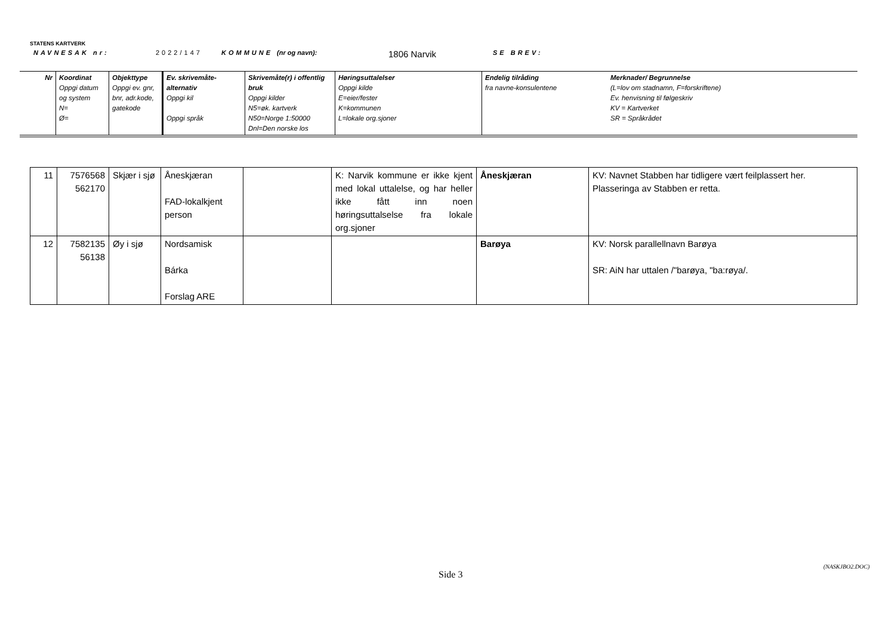STATENS KARTVERK
NAVNESAK nr: 2022/147 KOMMUNE (nr og navn): 1806 Narvik SE BREV:
| Nr | Koordinat Oppgi datum og system N= Ø= | Objekttype Oppgi ev. gnr, bnr, adr.kode, gatekode | Ev. skrivemåte-alternativ Oppgi kil Oppgi språk | Skrivemåte(r) i offentlig bruk Oppgi kilder N5=øk. kartverk N50=Norge 1:50000 Dnl=Den norske los | Høringsuttalelser Oppgi kilde E=eier/fester K=kommunen L=lokale org.sjoner | Endelig tilråding fra navne-konsulentene | Merknader/ Begrunnelse (L=lov om stadnamn, F=forskriftene) Ev. henvisning til følgeskriv KV = Kartverket SR = Språkrådet |
| 11 | 7576568 562170 | Skjær i sjø | Åneskjæran FAD-lokalkjent person | | K: Narvik kommune er ikke kjent med lokal uttalelse, og har heller ikke fått inn noen høringsuttalselse fra lokale org.sjoner | Åneskjæran | KV: Navnet Stabben har tidligere vært feilplassert her. Plasseringa av Stabben er retta. |
| 12 | 7582135 56138 | Øy i sjø | Nordsamisk Bárka Forslag ARE | | | Barøya | KV: Norsk parallellnavn Barøya SR: AiN har uttalen /"barøya, "ba:røya/. |
(NASKJBO2.DOC)
Side 3